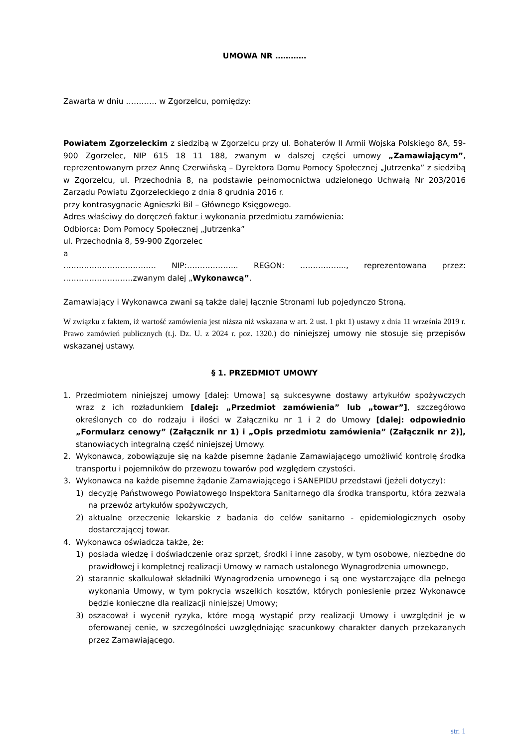UMOWA NR …………
Zawarta w dniu ………… w Zgorzelcu, pomiędzy:
Powiatem Zgorzeleckim z siedzibą w Zgorzelcu przy ul. Bohaterów II Armii Wojska Polskiego 8A, 59-900 Zgorzelec, NIP 615 18 11 188, zwanym w dalszej części umowy „Zamawiającym”, reprezentowanym przez Annę Czerwińską – Dyrektora Domu Pomocy Społecznej „Jutrzenka” z siedzibą w Zgorzelcu, ul. Przechodnia 8, na podstawie pełnomocnictwa udzielonego Uchwałą Nr 203/2016 Zarządu Powiatu Zgorzeleckiego z dnia 8 grudnia 2016 r.
przy kontrasygnacie Agnieszki Bil – Głównego Księgowego.
Adres właściwy do doręczeń faktur i wykonania przedmiotu zamówienia:
Odbiorca: Dom Pomocy Społecznej „Jutrzenka”
ul. Przechodnia 8, 59-900 Zgorzelec
a
……………………………… NIP:……………….. REGON: ……………..., reprezentowana przez: ………………………zwanym dalej „Wykonawcą”.
Zamawiający i Wykonawca zwani są także dalej łącznie Stronami lub pojedynczo Stroną.
W związku z faktem, iż wartość zamówienia jest niższa niż wskazana w art. 2 ust. 1 pkt 1) ustawy z dnia 11 września 2019 r. Prawo zamówień publicznych (t.j. Dz. U. z 2024 r. poz. 1320.) do niniejszej umowy nie stosuje się przepisów wskazanej ustawy.
§ 1. PRZEDMIOT UMOWY
1. Przedmiotem niniejszej umowy [dalej: Umowa] są sukcesywne dostawy artykułów spożywczych wraz z ich rozładunkiem [dalej: „Przedmiot zamówienia” lub „towar”], szczegółowo określonych co do rodzaju i ilości w Załączniku nr 1 i 2 do Umowy [dalej: odpowiednio „Formularz cenowy” (Załącznik nr 1) i „Opis przedmiotu zamówienia” (Załącznik nr 2)], stanowiących integralną część niniejszej Umowy.
2. Wykonawca, zobowiązuje się na każde pisemne żądanie Zamawiającego umożliwić kontrolę środka transportu i pojemników do przewozu towarów pod względem czystości.
3. Wykonawca na każde pisemne żądanie Zamawiającego i SANEPIDU przedstawi (jeżeli dotyczy):
1) decyzję Państwowego Powiatowego Inspektora Sanitarnego dla środka transportu, która zezwala na przewóz artykułów spożywczych,
2) aktualne orzeczenie lekarskie z badania do celów sanitarno - epidemiologicznych osoby dostarczającej towar.
4. Wykonawca oświadcza także, że:
1) posiada wiedzę i doświadczenie oraz sprzęt, środki i inne zasoby, w tym osobowe, niezbędne do prawidłowej i kompletnej realizacji Umowy w ramach ustalonego Wynagrodzenia umownego,
2) starannie skalkulował składniki Wynagrodzenia umownego i są one wystarczające dla pełnego wykonania Umowy, w tym pokrycia wszelkich kosztów, których poniesienie przez Wykonawcę będzie konieczne dla realizacji niniejszej Umowy;
3) oszacował i wycenił ryzyka, które mogą wystąpić przy realizacji Umowy i uwzględnił je w oferowanej cenie, w szczególności uwzględniając szacunkowy charakter danych przekazanych przez Zamawiającego.
str. 1